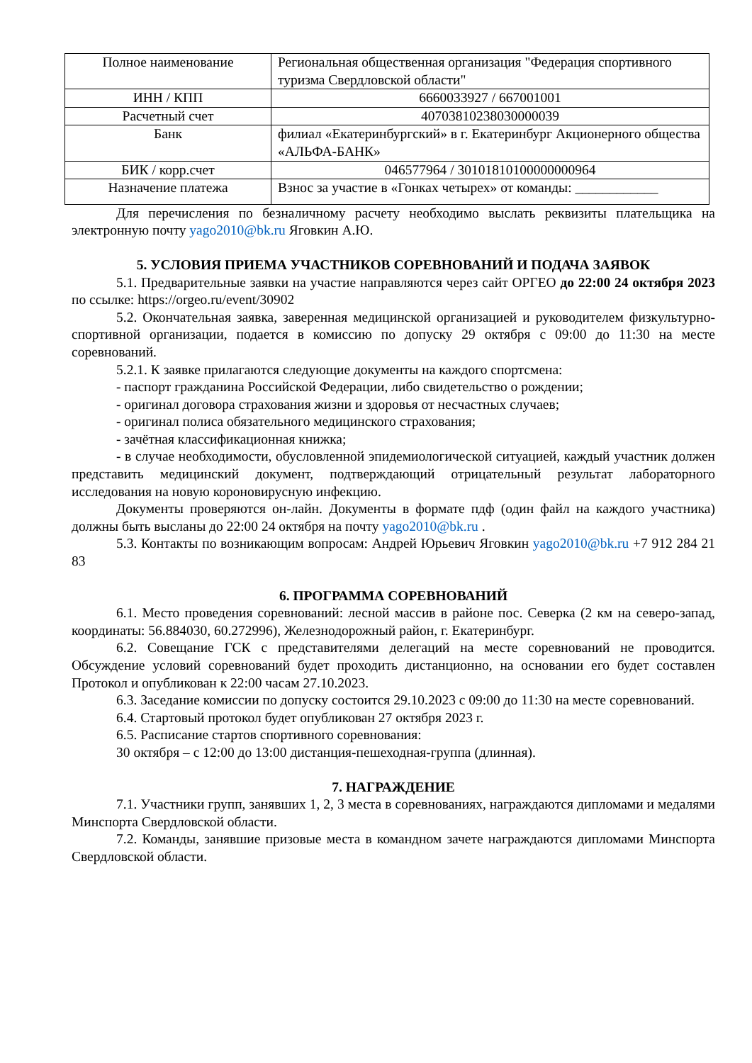| Полное наименование | Региональная общественная организация "Федерация спортивного туризма Свердловской области" |
| ИНН / КПП | 6660033927 / 667001001 |
| Расчетный счет | 40703810238030000039 |
| Банк | филиал «Екатеринбургский» в г. Екатеринбург Акционерного общества «АЛЬФА-БАНК» |
| БИК / корр.счет | 046577964 / 30101810100000000964 |
| Назначение платежа | Взнос за участие в «Гонках четырех» от команды: ____________ |
Для перечисления по безналичному расчету необходимо выслать реквизиты плательщика на электронную почту yago2010@bk.ru Яговкин А.Ю.
5. УСЛОВИЯ ПРИЕМА УЧАСТНИКОВ СОРЕВНОВАНИЙ И ПОДАЧА ЗАЯВОК
5.1. Предварительные заявки на участие направляются через сайт ОРГЕО до 22:00 24 октября 2023 по ссылке: https://orgeo.ru/event/30902
5.2. Окончательная заявка, заверенная медицинской организацией и руководителем физкультурно-спортивной организации, подается в комиссию по допуску 29 октября с 09:00 до 11:30 на месте соревнований.
5.2.1. К заявке прилагаются следующие документы на каждого спортсмена:
- паспорт гражданина Российской Федерации, либо свидетельство о рождении;
- оригинал договора страхования жизни и здоровья от несчастных случаев;
- оригинал полиса обязательного медицинского страхования;
- зачётная классификационная книжка;
- в случае необходимости, обусловленной эпидемиологической ситуацией, каждый участник должен представить медицинский документ, подтверждающий отрицательный результат лабораторного исследования на новую короновирусную инфекцию.
Документы проверяются он-лайн. Документы в формате пдф (один файл на каждого участника) должны быть высланы до 22:00 24 октября на почту yago2010@bk.ru .
5.3. Контакты по возникающим вопросам: Андрей Юрьевич Яговкин yago2010@bk.ru +7 912 284 21 83
6. ПРОГРАММА СОРЕВНОВАНИЙ
6.1. Место проведения соревнований: лесной массив в районе пос. Северка (2 км на северо-запад, координаты: 56.884030, 60.272996), Железнодорожный район, г. Екатеринбург.
6.2. Совещание ГСК с представителями делегаций на месте соревнований не проводится. Обсуждение условий соревнований будет проходить дистанционно, на основании его будет составлен Протокол и опубликован к 22:00 часам 27.10.2023.
6.3. Заседание комиссии по допуску состоится 29.10.2023 с 09:00 до 11:30 на месте соревнований.
6.4. Стартовый протокол будет опубликован 27 октября 2023 г.
6.5. Расписание стартов спортивного соревнования:
30 октября – с 12:00 до 13:00 дистанция-пешеходная-группа (длинная).
7. НАГРАЖДЕНИЕ
7.1. Участники групп, занявших 1, 2, 3 места в соревнованиях, награждаются дипломами и медалями Минспорта Свердловской области.
7.2. Команды, занявшие призовые места в командном зачете награждаются дипломами Минспорта Свердловской области.